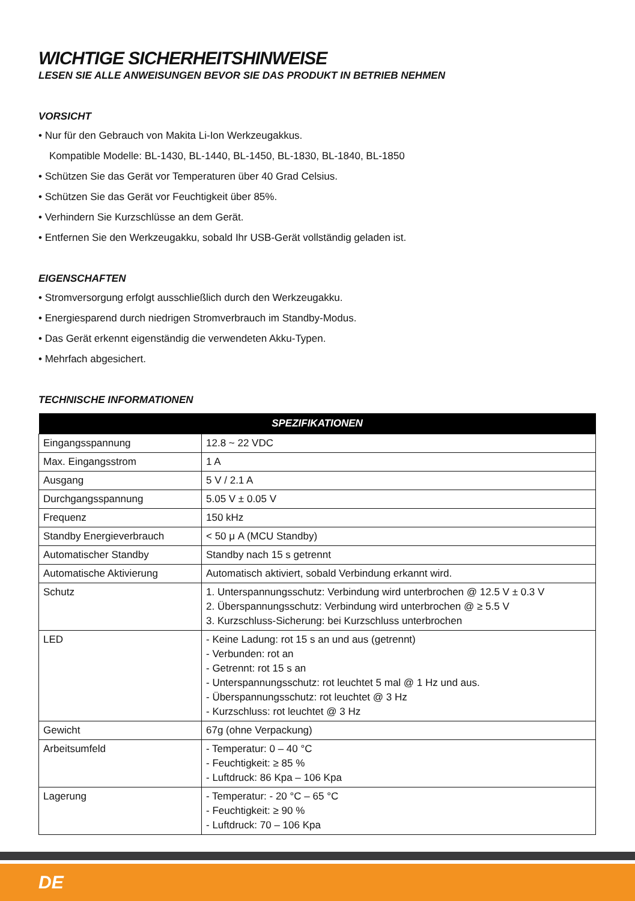WICHTIGE SICHERHEITSHINWEISE
LESEN SIE ALLE ANWEISUNGEN BEVOR SIE DAS PRODUKT IN BETRIEB NEHMEN
VORSICHT
• Nur für den Gebrauch von Makita Li-Ion Werkzeugakkus.
Kompatible Modelle: BL-1430, BL-1440, BL-1450, BL-1830, BL-1840, BL-1850
• Schützen Sie das Gerät vor Temperaturen über 40 Grad Celsius.
• Schützen Sie das Gerät vor Feuchtigkeit über 85%.
• Verhindern Sie Kurzschlüsse an dem Gerät.
• Entfernen Sie den Werkzeugakku, sobald Ihr USB-Gerät vollständig geladen ist.
EIGENSCHAFTEN
• Stromversorgung erfolgt ausschließlich durch den Werkzeugakku.
• Energiesparend durch niedrigen Stromverbrauch im Standby-Modus.
• Das Gerät erkennt eigenständig die verwendeten Akku-Typen.
• Mehrfach abgesichert.
TECHNISCHE INFORMATIONEN
| SPEZIFIKATIONEN | |
| --- | --- |
| Eingangsspannung | 12.8 ~ 22 VDC |
| Max. Eingangsstrom | 1 A |
| Ausgang | 5 V / 2.1 A |
| Durchgangsspannung | 5.05 V ± 0.05 V |
| Frequenz | 150 kHz |
| Standby Energieverbrauch | < 50 μ A (MCU Standby) |
| Automatischer Standby | Standby nach 15 s getrennt |
| Automatische Aktivierung | Automatisch aktiviert, sobald Verbindung erkannt wird. |
| Schutz | 1. Unterspannungsschutz: Verbindung wird unterbrochen @ 12.5 V ± 0.3 V 2. Überspannungsschutz: Verbindung wird unterbrochen @ ≥ 5.5 V 3. Kurzschluss-Sicherung: bei Kurzschluss unterbrochen |
| LED | - Keine Ladung: rot 15 s an und aus (getrennt) - Verbunden: rot an - Getrennt: rot 15 s an - Unterspannungsschutz: rot leuchtet 5 mal @ 1 Hz und aus. - Überspannungsschutz: rot leuchtet @ 3 Hz - Kurzschluss: rot leuchtet @ 3 Hz |
| Gewicht | 67g (ohne Verpackung) |
| Arbeitsumfeld | - Temperatur: 0 – 40 °C - Feuchtigkeit: ≥ 85 % - Luftdruck: 86 Kpa – 106 Kpa |
| Lagerung | - Temperatur: - 20 °C – 65 °C - Feuchtigkeit: ≥ 90 % - Luftdruck: 70 – 106 Kpa |
DE